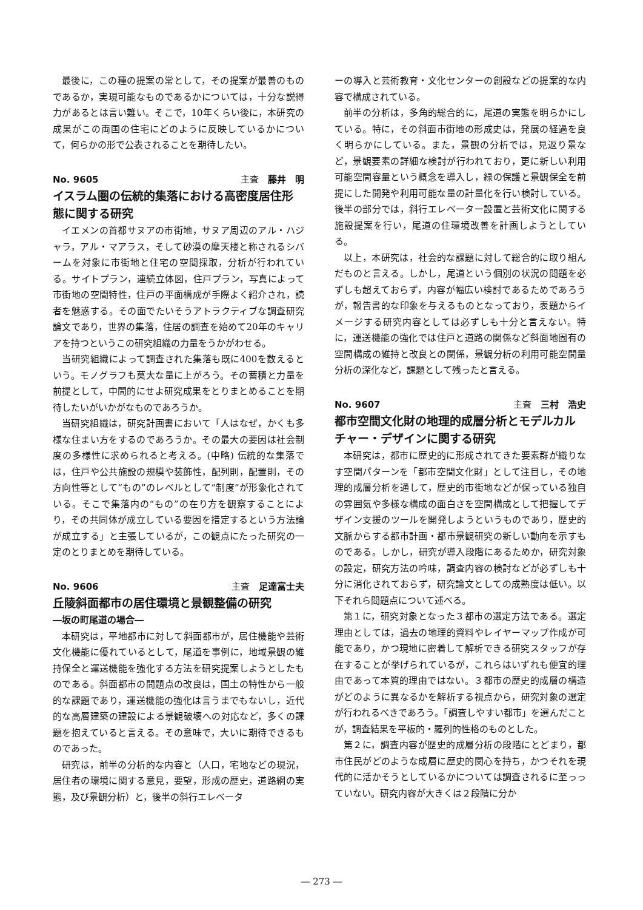最後に，この種の提案の常として，その提案が最善のものであるか，実現可能なものであるかについては，十分な説得力があるとは言い難い。そこで，10年くらい後に，本研究の成果がこの両国の住宅にどのように反映しているかについて，何らかの形で公表されることを期待したい。
No. 9605 主査　藤井　明
イスラム圏の伝統的集落における高密度居住形態に関する研究
イエメンの首都サヌアの市街地，サヌア周辺のアル・ハジャラ，アル・マアラス，そして砂漠の摩天楼と称されるシバームを対象に市街地と住宅の空間採取，分析が行われている。サイトプラン，連続立体図，住戸プラン，写真によって市街地の空間特性，住戸の平面構成が手際よく紹介され，読者を魅惑する。その面でたいそうアトラクティブな調査研究論文であり，世界の集落，住居の調査を始めて20年のキャリアを持つというこの研究組織の力量をうかがわせる。
当研究組織によって調査された集落も既に400を数えるという。モノグラフも莫大な量に上がろう。その蓄積と力量を前提として，中間的にせよ研究成果をとりまとめることを期待したいがいかがなものであろうか。
当研究組織は，研究計画書において「人はなぜ，かくも多様な住まい方をするのであろうか。その最大の要因は社会制度の多様性に求められると考える。(中略) 伝統的な集落では，住戸や公共施設の規模や装飾性，配列則，配置則，その方向性等として“もの”のレベルとして“制度”が形象化されている。そこで集落内の“もの”の在り方を観察することにより，その共同体が成立している要因を措定するという方法論が成立する」と主張しているが，この観点にたった研究の一定のとりまとめを期待している。
No. 9606 主査　足達富士夫
丘陵斜面都市の居住環境と景観整備の研究
―坂の町尾道の場合―
本研究は，平地都市に対して斜面都市が，居住機能や芸術文化機能に優れているとして，尾道を事例に，地域景観の維持保全と運送機能を強化する方法を研究提案しようとしたものである。斜面都市の問題点の改良は，国土の特性から一般的な課題であり，運送機能の強化は言うまでもないし，近代的な高層建築の建設による景観破壊への対応など，多くの課題を抱えていると言える。その意味で，大いに期待できるものであった。
研究は，前半の分析的な内容と（人口，宅地などの現況，居住者の環境に関する意見，要望，形成の歴史，道路網の実態，及び景観分析）と，後半の斜行エレベータ
ーの導入と芸術教育・文化センターの創設などの提案的な内容で構成されている。
前半の分析は，多角的総合的に，尾道の実態を明らかにしている。特に，その斜面市街地の形成史は，発展の経過を良く明らかにしている。また，景観の分析では，見返り景など，景観要素の詳細な検討が行われており，更に新しい利用可能空間容量という概念を導入し，緑の保護と景観保全を前提にした開発や利用可能な量の計量化を行い検討している。後半の部分では，斜行エレベーター設置と芸術文化に関する施設提案を行い，尾道の住環境改善を計画しようとしている。
以上，本研究は，社会的な課題に対して総合的に取り組んだものと言える。しかし，尾道という個別の状況の問題を必ずしも超えておらず，内容が幅広い検討であるためであろうが，報告書的な印象を与えるものとなっており，表題からイメージする研究内容としては必ずしも十分と言えない。特に，運送機能の強化では住戸と道路の関係など斜面地固有の空間構成の維持と改良との関係，景観分析の利用可能空間量分析の深化など，課題として残ったと言える。
No. 9607 主査　三村　浩史
都市空間文化財の地理的成層分析とモデルカルチャー・デザインに関する研究
本研究は，都市に歴史的に形成されてきた要素群が織りなす空間パターンを「都市空間文化財」として注目し，その地理的成層分析を通して，歴史的市街地などが保っている独自の雰囲気や多様な構成の面白さを空間構成として把握してデザイン支援のツールを開発しようというものであり，歴史的文脈からする都市計画・都市景観研究の新しい動向を示すものである。しかし，研究が導入段階にあるためか，研究対象の設定，研究方法の吟味，調査内容の検討などが必ずしも十分に消化されておらず，研究論文としての成熟度は低い。以下それら問題点について述べる。
第１に，研究対象となった３都市の選定方法である。選定理由としては，過去の地理的資料やレイヤーマップ作成が可能であり，かつ現地に密着して解析できる研究スタッフが存在することが挙げられているが，これらはいずれも便宜的理由であって本質的理由ではない。３都市の歴史的成層の構造がどのように異なるかを解析する視点から，研究対象の選定が行われるべきであろう。「調査しやすい都市」を選んだことが，調査結果を平板的・羅列的性格のものとした。
第２に，調査内容が歴史的成層分析の段階にとどまり，都市住民がどのような成層に歴史的関心を持ち，かつそれを現代的に活かそうとしているかについては調査されるに至っっていない。研究内容が大きくは２段階に分か
― 273 ―